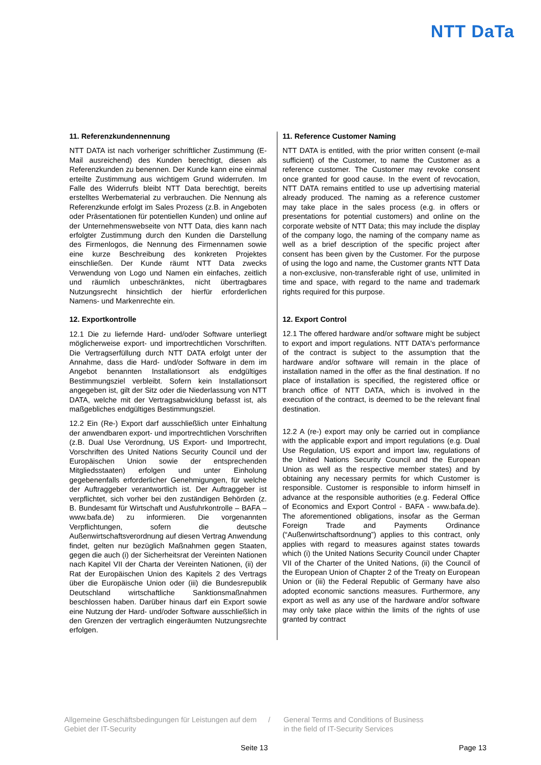NTT DaTa
11. Referenzkundennennung
NTT DATA ist nach vorheriger schriftlicher Zustimmung (E-Mail ausreichend) des Kunden berechtigt, diesen als Referenzkunden zu benennen. Der Kunde kann eine einmal erteilte Zustimmung aus wichtigem Grund widerrufen. Im Falle des Widerrufs bleibt NTT Data berechtigt, bereits erstelltes Werbematerial zu verbrauchen. Die Nennung als Referenzkunde erfolgt im Sales Prozess (z.B. in Angeboten oder Präsentationen für potentiellen Kunden) und online auf der Unternehmenswebseite von NTT Data, dies kann nach erfolgter Zustimmung durch den Kunden die Darstellung des Firmenlogos, die Nennung des Firmennamen sowie eine kurze Beschreibung des konkreten Projektes einschließen. Der Kunde räumt NTT Data zwecks Verwendung von Logo und Namen ein einfaches, zeitlich und räumlich unbeschränktes, nicht übertragbares Nutzungsrecht hinsichtlich der hierfür erforderlichen Namens- und Markenrechte ein.
12. Exportkontrolle
12.1 Die zu liefernde Hard- und/oder Software unterliegt möglicherweise export- und importrechtlichen Vorschriften. Die Vertragserfüllung durch NTT DATA erfolgt unter der Annahme, dass die Hard- und/oder Software in dem im Angebot benannten Installationsort als endgültiges Bestimmungsziel verbleibt. Sofern kein Installationsort angegeben ist, gilt der Sitz oder die Niederlassung von NTT DATA, welche mit der Vertragsabwicklung befasst ist, als maßgebliches endgültiges Bestimmungsziel.
12.2 Ein (Re-) Export darf ausschließlich unter Einhaltung der anwendbaren export- und importrechtlichen Vorschriften (z.B. Dual Use Verordnung, US Export- und Importrecht, Vorschriften des United Nations Security Council und der Europäischen Union sowie der entsprechenden Mitgliedsstaaten) erfolgen und unter Einholung gegebenenfalls erforderlicher Genehmigungen, für welche der Auftraggeber verantwortlich ist. Der Auftraggeber ist verpflichtet, sich vorher bei den zuständigen Behörden (z. B. Bundesamt für Wirtschaft und Ausfuhrkontrolle – BAFA – www.bafa.de) zu informieren. Die vorgenannten Verpflichtungen, sofern die deutsche Außenwirtschaftsverordnung auf diesen Vertrag Anwendung findet, gelten nur bezüglich Maßnahmen gegen Staaten, gegen die auch (i) der Sicherheitsrat der Vereinten Nationen nach Kapitel VII der Charta der Vereinten Nationen, (ii) der Rat der Europäischen Union des Kapitels 2 des Vertrags über die Europäische Union oder (iii) die Bundesrepublik Deutschland wirtschaftliche Sanktionsmaßnahmen beschlossen haben. Darüber hinaus darf ein Export sowie eine Nutzung der Hard- und/oder Software ausschließlich in den Grenzen der vertraglich eingeräumten Nutzungsrechte erfolgen.
11. Reference Customer Naming
NTT DATA is entitled, with the prior written consent (e-mail sufficient) of the Customer, to name the Customer as a reference customer. The Customer may revoke consent once granted for good cause. In the event of revocation, NTT DATA remains entitled to use up advertising material already produced. The naming as a reference customer may take place in the sales process (e.g. in offers or presentations for potential customers) and online on the corporate website of NTT Data; this may include the display of the company logo, the naming of the company name as well as a brief description of the specific project after consent has been given by the Customer. For the purpose of using the logo and name, the Customer grants NTT Data a non-exclusive, non-transferable right of use, unlimited in time and space, with regard to the name and trademark rights required for this purpose.
12. Export Control
12.1 The offered hardware and/or software might be subject to export and import regulations. NTT DATA's performance of the contract is subject to the assumption that the hardware and/or software will remain in the place of installation named in the offer as the final destination. If no place of installation is specified, the registered office or branch office of NTT DATA, which is involved in the execution of the contract, is deemed to be the relevant final destination.
12.2 A (re-) export may only be carried out in compliance with the applicable export and import regulations (e.g. Dual Use Regulation, US export and import law, regulations of the United Nations Security Council and the European Union as well as the respective member states) and by obtaining any necessary permits for which Customer is responsible. Customer is responsible to inform himself in advance at the responsible authorities (e.g. Federal Office of Economics and Export Control - BAFA - www.bafa.de). The aforementioned obligations, insofar as the German Foreign Trade and Payments Ordinance (“Außenwirtschaftsordnung”) applies to this contract, only applies with regard to measures against states towards which (i) the United Nations Security Council under Chapter VII of the Charter of the United Nations, (ii) the Council of the European Union of Chapter 2 of the Treaty on European Union or (iii) the Federal Republic of Germany have also adopted economic sanctions measures. Furthermore, any export as well as any use of the hardware and/or software may only take place within the limits of the rights of use granted by contract
Allgemeine Geschäftsbedingungen für Leistungen auf dem Gebiet der IT-Security
/ General Terms and Conditions of Business
in the field of IT-Security Services
Seite 13 Page 13